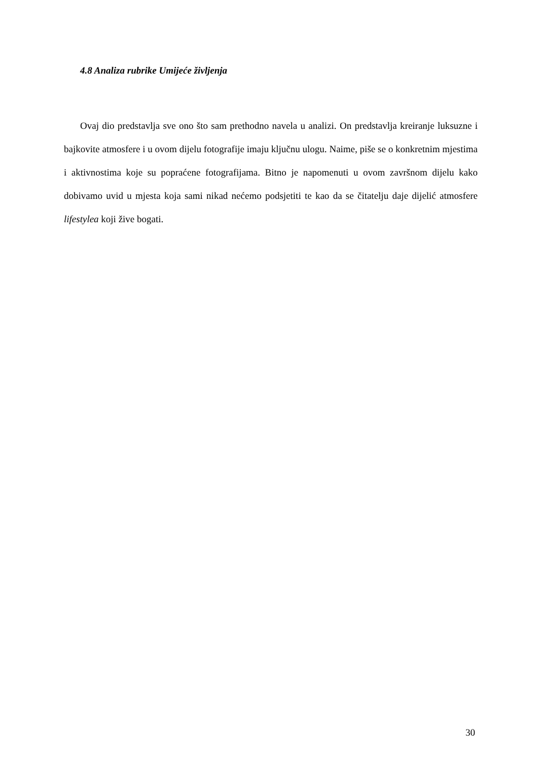4.8 Analiza rubrike Umijeće življenja
Ovaj dio predstavlja sve ono što sam prethodno navela u analizi. On predstavlja kreiranje luksuzne i bajkovite atmosfere i u ovom dijelu fotografije imaju ključnu ulogu. Naime, piše se o konkretnim mjestima i aktivnostima koje su popraćene fotografijama. Bitno je napomenuti u ovom završnom dijelu kako dobivamo uvid u mjesta koja sami nikad nećemo podsjetiti te kao da se čitatelju daje dijelić atmosfere lifestylea koji žive bogati.
30